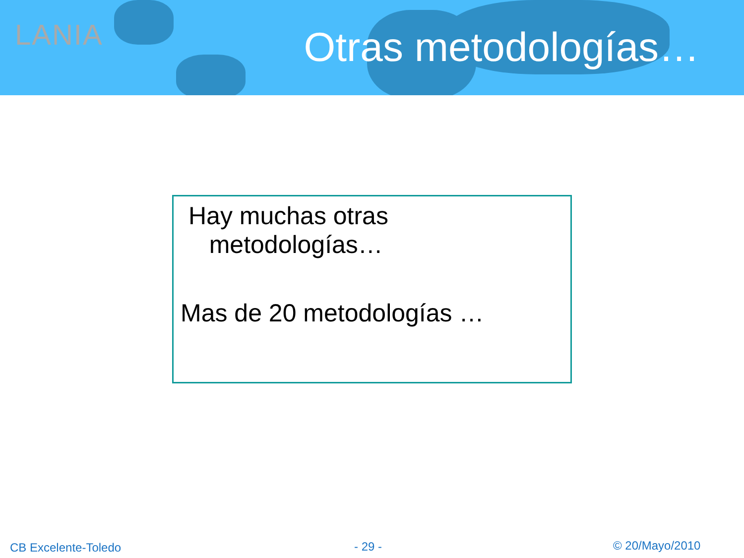LANIA Otras metodologías…
Hay muchas otras
metodologías…
Mas de 20 metodologías …
CB Excelente-Toledo - 29 - © 20/Mayo/2010